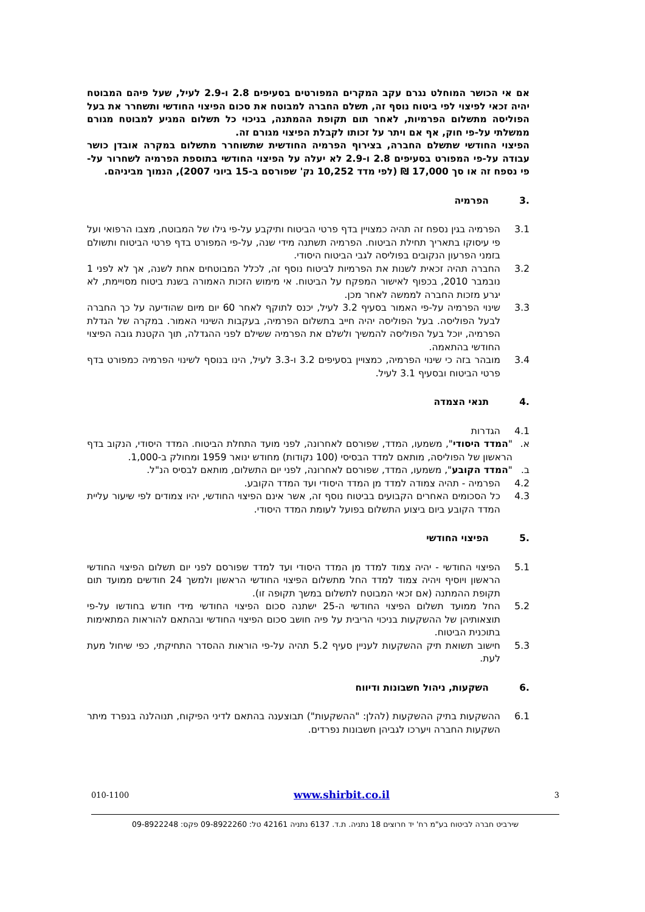אם אי הכושר המוחלט נגרם עקב המקרים המפורטים בסעיפים 2.8 ו-2.9 לעיל, שעל פיהם המבוטח יהיה זכאי לפיצוי לפי ביטוח נוסף זה, תשלם החברה למבוטח את סכום הפיצוי החודשי ותשחרר את בעל הפוליסה מתשלום הפרמיות, לאחר תום תקופת ההמתנה, בניכוי כל תשלום המגיע למבוטח מגורם ממשלתי על-פי חוק, אף אם ויתר על זכותו לקבלת הפיצוי מגורם זה.
הפיצוי החודשי שתשלם החברה, בצירוף הפרמיה החודשית שתשוחרר מתשלום במקרה אובדן כושר עבודה על-פי המפורט בסעיפים 2.8 ו-2.9 לא יעלה על הפיצוי החודשי בתוספת הפרמיה לשחרור על-פי נספח זה או סך 17,000 ₪ (לפי מדד 10,252 נק' שפורסם ב-15 ביוני 2007), הנמוך מביניהם.
.3 הפרמיה
3.1 הפרמיה בגין נספח זה תהיה כמצויין בדף פרטי הביטוח ותיקבע על-פי גילו של המבוטח, מצבו הרפואי ועל פי עיסוקו בתאריך תחילת הביטוח. הפרמיה תשתנה מידי שנה, על-פי המפורט בדף פרטי הביטוח ותשולם בזמני הפרעון הנקובים בפוליסה לגבי הביטוח היסודי.
3.2 החברה תהיה זכאית לשנות את הפרמיות לביטוח נוסף זה, לכלל המבוטחים אחת לשנה, אך לא לפני 1 נובמבר 2010, בכפוף לאישור המפקח על הביטוח. אי מימוש הזכות האמורה בשנת ביטוח מסויימת, לא יגרע מזכות החברה לממשה לאחר מכן.
3.3 שינוי הפרמיה על-פי האמור בסעיף 3.2 לעיל, יכנס לתוקף לאחר 60 יום מיום שהודיעה על כך החברה לבעל הפוליסה. בעל הפוליסה יהיה חייב בתשלום הפרמיה, בעקבות השינוי האמור. במקרה של הגדלת הפרמיה, יוכל בעל הפוליסה להמשיך ולשלם את הפרמיה ששילם לפני ההגדלה, תוך הקטנת גובה הפיצוי החודשי בהתאמה.
3.4 מובהר בזה כי שינוי הפרמיה, כמצויין בסעיפים 3.2 ו-3.3 לעיל, הינו בנוסף לשינוי הפרמיה כמפורט בדף פרטי הביטוח ובסעיף 3.1 לעיל.
.4 תנאי הצמדה
4.1 הגדרות
א. "המדד היסודי", משמעו, המדד, שפורסם לאחרונה, לפני מועד התחלת הביטוח. המדד היסודי, הנקוב בדף הראשון של הפוליסה, מותאם למדד הבסיסי (100 נקודות) מחודש ינואר 1959 ומחולק ב-1,000.
ב. "המדד הקובע", משמעו, המדד, שפורסם לאחרונה, לפני יום התשלום, מותאם לבסיס הנ"ל.
4.2 הפרמיה - תהיה צמודה למדד מן המדד היסודי ועד המדד הקובע.
4.3 כל הסכומים האחרים הקבועים בביטוח נוסף זה, אשר אינם הפיצוי החודשי, יהיו צמודים לפי שיעור עליית המדד הקובע ביום ביצוע התשלום בפועל לעומת המדד היסודי.
.5 הפיצוי החודשי
5.1 הפיצוי החודשי - יהיה צמוד למדד מן המדד היסודי ועד למדד שפורסם לפני יום תשלום הפיצוי החודשי הראשון ויוסיף ויהיה צמוד למדד החל מתשלום הפיצוי החודשי הראשון ולמשך 24 חודשים ממועד תום תקופת ההמתנה (אם זכאי המבוטח לתשלום במשך תקופה זו).
5.2 החל ממועד תשלום הפיצוי החודשי ה-25 ישתנה סכום הפיצוי החודשי מידי חודש בחודשו על-פי תוצאותיהן של ההשקעות בניכוי הריבית על פיה חושב סכום הפיצוי החודשי ובהתאם להוראות המתאימות בתוכנית הביטוח.
5.3 חישוב תשואת תיק ההשקעות לעניין סעיף 5.2 תהיה על-פי הוראות ההסדר התחיקתי, כפי שיחול מעת לעת.
.6 השקעות, ניהול חשבונות ודיווח
6.1 ההשקעות בתיק ההשקעות (להלן: "ההשקעות") תבוצענה בהתאם לדיני הפיקוח, תנוהלנה בנפרד מיתר השקעות החברה ויערכו לגביהן חשבונות נפרדים.
3 www.shirbit.co.il 010-1100
שירביט חברה לביטוח בע"מ רח' יד חרוצים 18 נתניה. ת.ד. 6137 נתניה 42161 טל: 09-8922260 פקס: 09-8922248